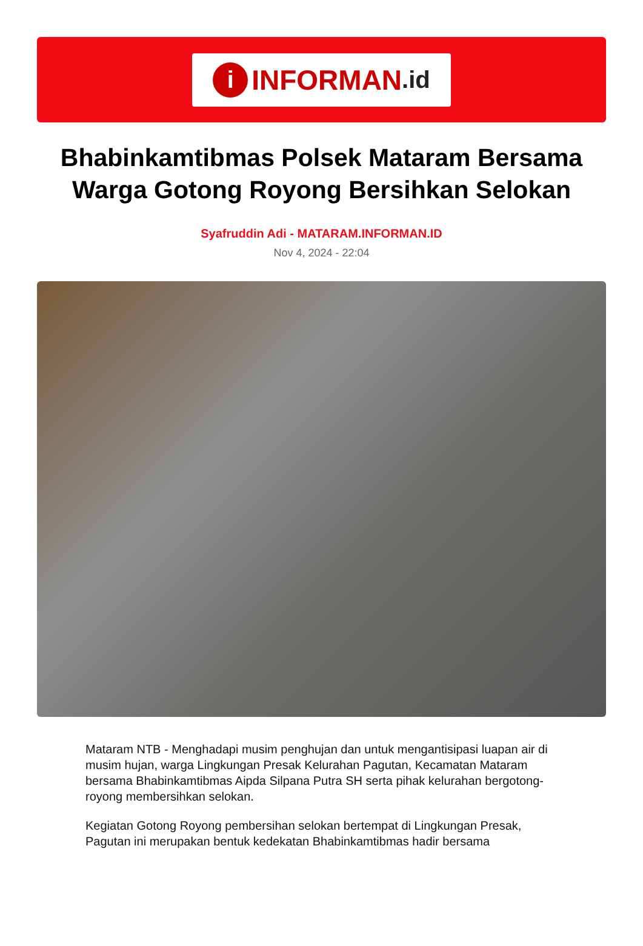i INFORMAN.id
Bhabinkamtibmas Polsek Mataram Bersama Warga Gotong Royong Bersihkan Selokan
Syafruddin Adi - MATARAM.INFORMAN.ID
Nov 4, 2024 - 22:04
Mataram NTB - Menghadapi musim penghujan dan untuk mengantisipasi luapan air di musim hujan, warga Lingkungan Presak Kelurahan Pagutan, Kecamatan Mataram bersama Bhabinkamtibmas Aipda Silpana Putra SH serta pihak kelurahan bergotong-royong membersihkan selokan.
Kegiatan Gotong Royong pembersihan selokan bertempat di Lingkungan Presak, Pagutan ini merupakan bentuk kedekatan Bhabinkamtibmas hadir bersama